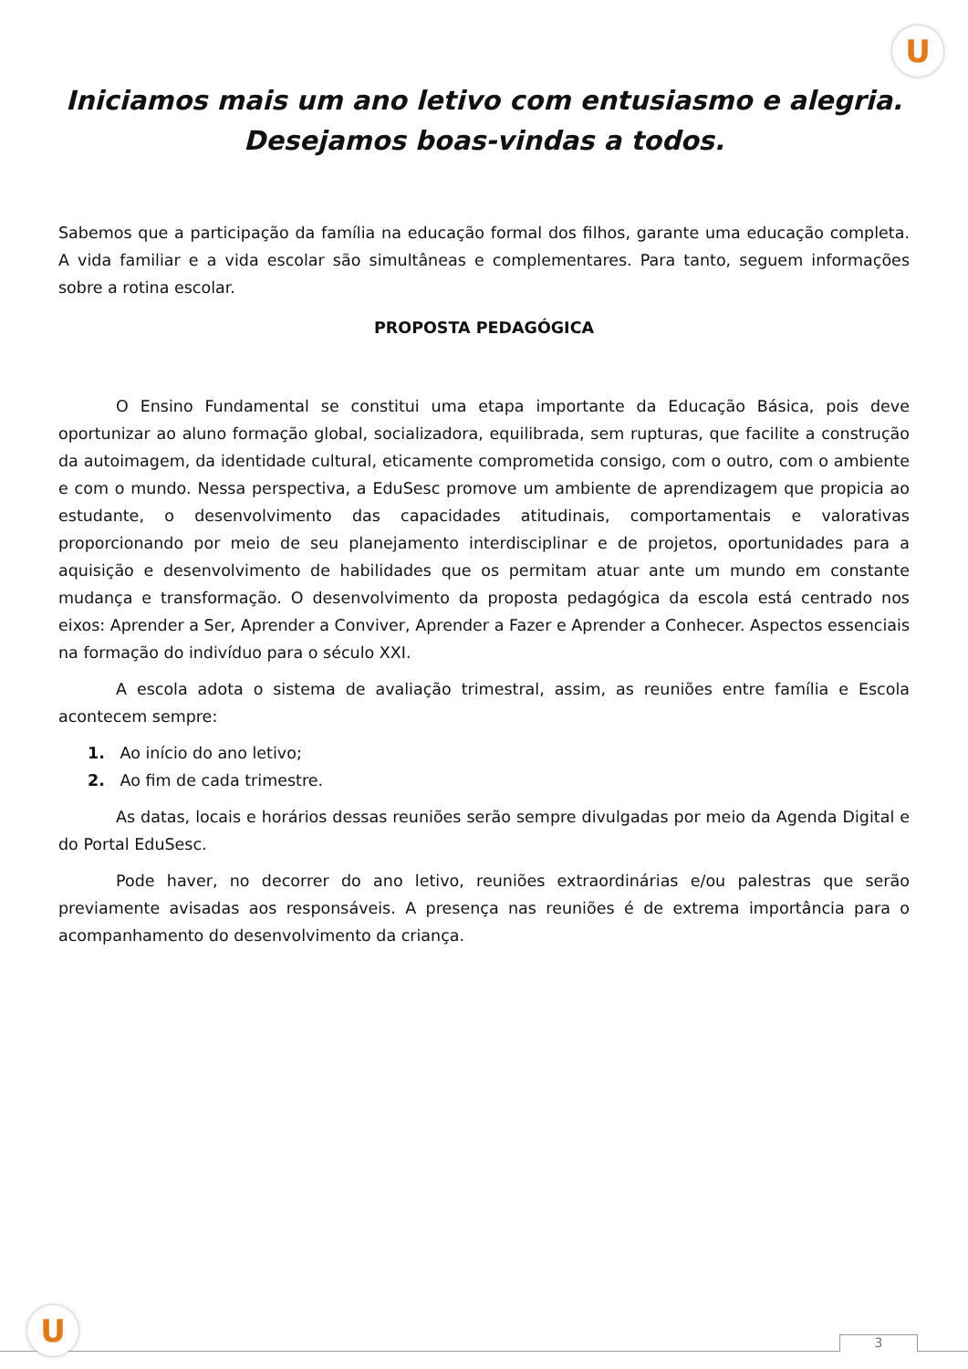U
Iniciamos mais um ano letivo com entusiasmo e alegria.
Desejamos boas-vindas a todos.
Sabemos que a participação da família na educação formal dos filhos, garante uma educação completa. A vida familiar e a vida escolar são simultâneas e complementares. Para tanto, seguem informações sobre a rotina escolar.
PROPOSTA PEDAGÓGICA
O Ensino Fundamental se constitui uma etapa importante da Educação Básica, pois deve oportunizar ao aluno formação global, socializadora, equilibrada, sem rupturas, que facilite a construção da autoimagem, da identidade cultural, eticamente comprometida consigo, com o outro, com o ambiente e com o mundo. Nessa perspectiva, a EduSesc promove um ambiente de aprendizagem que propicia ao estudante, o desenvolvimento das capacidades atitudinais, comportamentais e valorativas proporcionando por meio de seu planejamento interdisciplinar e de projetos, oportunidades para a aquisição e desenvolvimento de habilidades que os permitam atuar ante um mundo em constante mudança e transformação. O desenvolvimento da proposta pedagógica da escola está centrado nos eixos: Aprender a Ser, Aprender a Conviver, Aprender a Fazer e Aprender a Conhecer. Aspectos essenciais na formação do indivíduo para o século XXI.
A escola adota o sistema de avaliação trimestral, assim, as reuniões entre família e Escola acontecem sempre:
1. Ao início do ano letivo;
2. Ao fim de cada trimestre.
As datas, locais e horários dessas reuniões serão sempre divulgadas por meio da Agenda Digital e do Portal EduSesc.
Pode haver, no decorrer do ano letivo, reuniões extraordinárias e/ou palestras que serão previamente avisadas aos responsáveis. A presença nas reuniões é de extrema importância para o acompanhamento do desenvolvimento da criança.
U 3